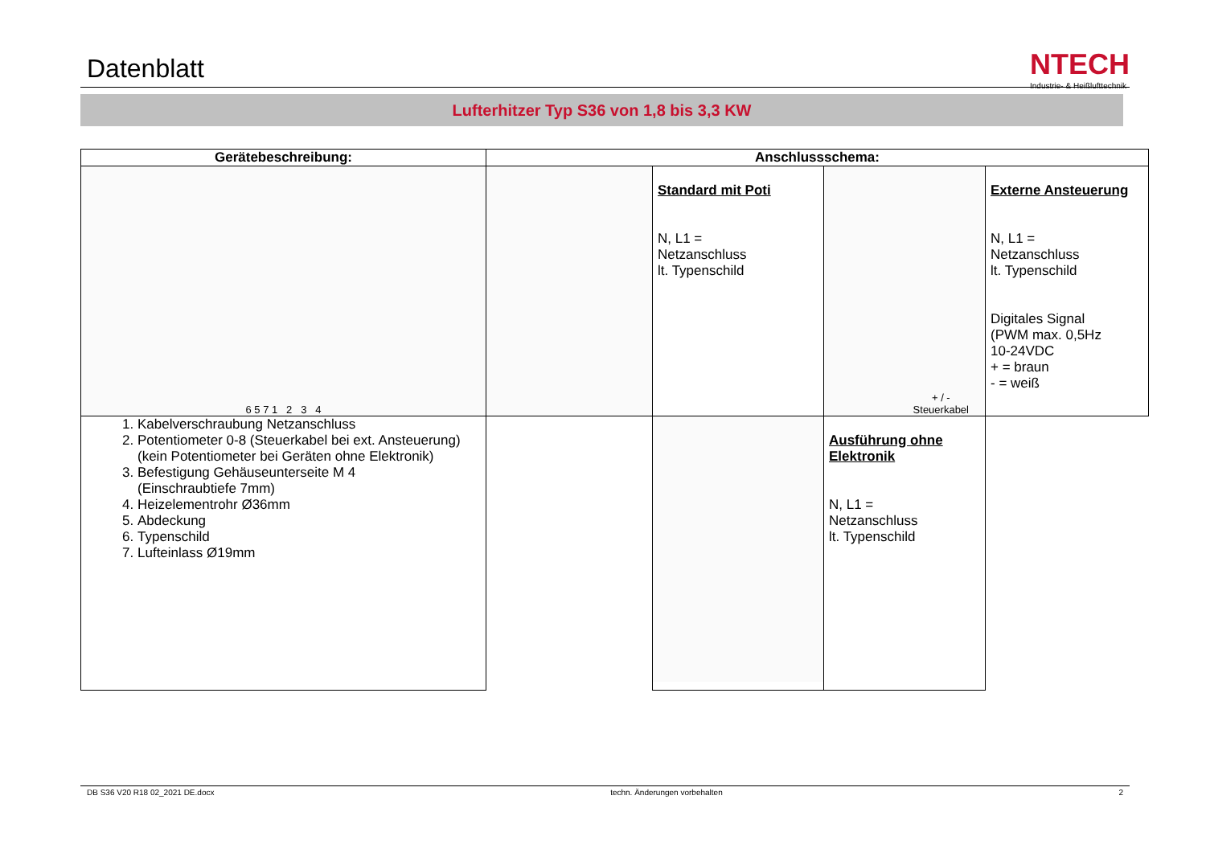Datenblatt
NTECH
Industrie- & Heißlufttechnik
Lufterhitzer Typ S36 von 1,8 bis 3,3 KW
| Gerätebeschreibung: | Anschlussschema: | | | |
| --- | --- | --- | --- | --- |
| 6 5 7 1 2 3 4 | | Standard mit Poti N, L1 = Netzanschluss lt. Typenschild | + / - Steuerkabel | Externe Ansteuerung N, L1 = Netzanschluss lt. Typenschild Digitales Signal (PWM max. 0,5Hz 10-24VDC + = braun - = weiß |
| 1. Kabelverschraubung Netzanschluss 2. Potentiometer 0-8 (Steuerkabel bei ext. Ansteuerung) (kein Potentiometer bei Geräten ohne Elektronik) 3. Befestigung Gehäuseunterseite M 4 (Einschraubtiefe 7mm) 4. Heizelementrohr Ø36mm 5. Abdeckung 6. Typenschild 7. Lufteinlass Ø19mm | | | Ausführung ohne Elektronik N, L1 = Netzanschluss lt. Typenschild | |
DB S36 V20 R18 02_2021 DE.docx techn. Änderungen vorbehalten 2